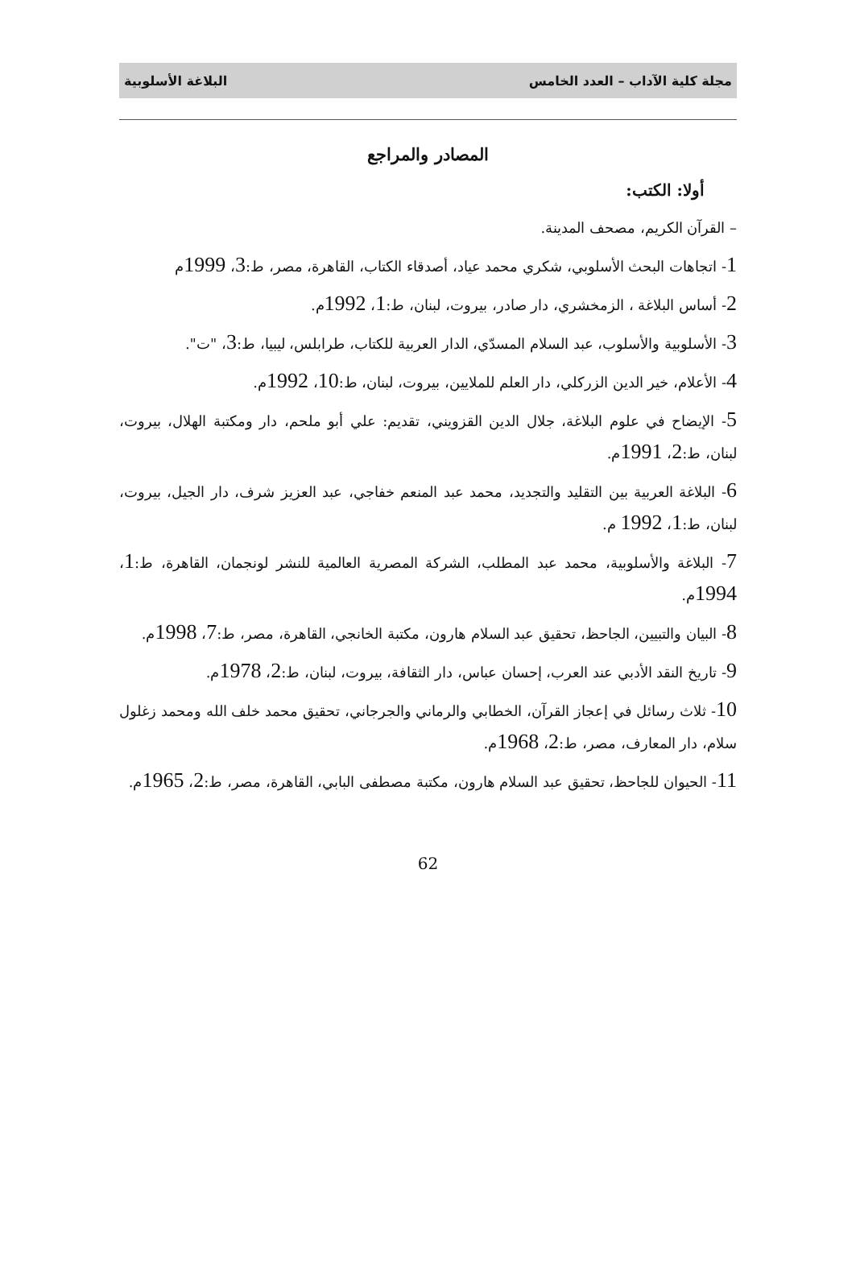مجلة كلية الآداب – العدد الخامس البلاغة الأسلوبية
المصادر والمراجع
أولا: الكتب:
– القرآن الكريم، مصحف المدينة.
1- اتجاهات البحث الأسلوبي، شكري محمد عياد، أصدقاء الكتاب، القاهرة، مصر، ط:3، 1999م
2- أساس البلاغة ، الزمخشري، دار صادر، بيروت، لبنان، ط:1، 1992م.
3- الأسلوبية والأسلوب، عبد السلام المسدّي، الدار العربية للكتاب، طرابلس، ليبيا، ط:3، "ت".
4- الأعلام، خير الدين الزركلي، دار العلم للملايين، بيروت، لبنان، ط:10، 1992م.
5- الإيضاح في علوم البلاغة، جلال الدين القزويني، تقديم: علي أبو ملحم، دار ومكتبة الهلال، بيروت، لبنان، ط:2، 1991م.
6- البلاغة العربية بين التقليد والتجديد، محمد عبد المنعم خفاجي، عبد العزيز شرف، دار الجيل، بيروت، لبنان، ط:1، 1992 م.
7- البلاغة والأسلوبية، محمد عبد المطلب، الشركة المصرية العالمية للنشر لونجمان، القاهرة، ط:1، 1994م.
8- البيان والتبيين، الجاحظ، تحقيق عبد السلام هارون، مكتبة الخانجي، القاهرة، مصر، ط:7، 1998م.
9- تاريخ النقد الأدبي عند العرب، إحسان عباس، دار الثقافة، بيروت، لبنان، ط:2، 1978م.
10- ثلاث رسائل في إعجاز القرآن، الخطابي والرماني والجرجاني، تحقيق محمد خلف الله ومحمد زغلول سلام، دار المعارف، مصر، ط:2، 1968م.
11- الحيوان للجاحظ، تحقيق عبد السلام هارون، مكتبة مصطفى البابي، القاهرة، مصر، ط:2، 1965م.
62